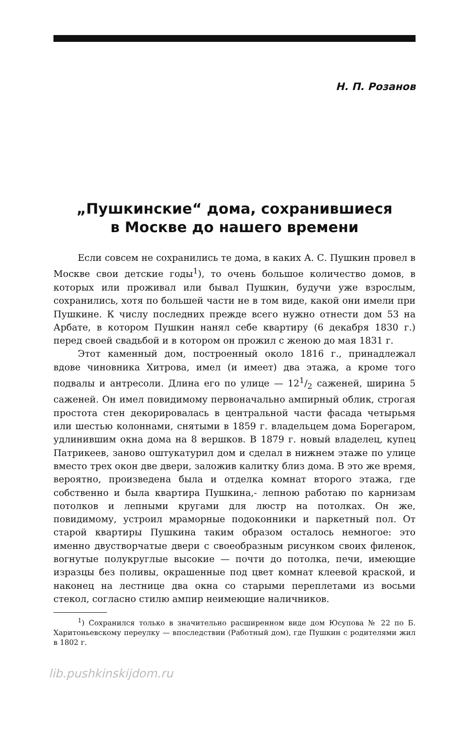Н. П. Розанов
„Пушкинские“ дома, сохранившиеся
в Москве до нашего времени
Если совсем не сохранились те дома, в каких А. С. Пушкин провел в Москве свои детские годы<sup>1</sup>), то очень большое количество домов, в которых или проживал или бывал Пушкин, будучи уже взрослым, сохранились, хотя по большей части не в том виде, какой они имели при Пушкине. К числу последних прежде всего нужно отнести дом 53 на Арбате, в котором Пушкин нанял себе квартиру (6 декабря 1830 г.) перед своей свадьбой и в котором он прожил с женою до мая 1831 г.
Этот каменный дом, построенный около 1816 г., принадлежал вдове чиновника Хитрова, имел (и имеет) два этажа, а кроме того подвалы и антресоли. Длина его по улице — 121/2 саженей, ширина 5 саженей. Он имел повидимому первоначально ампирный облик, строгая простота стен декорировалась в центральной части фасада четырьмя или шестью колоннами, снятыми в 1859 г. владельцем дома Борегаром, удлинившим окна дома на 8 вершков. В 1879 г. новый владелец, купец Патрикеев, заново оштукатурил дом и сделал в нижнем этаже по улице вместо трех окон две двери, заложив калитку близ дома. В это же время, вероятно, произведена была и отделка комнат второго этажа, где собственно и была квартира Пушкина,- лепною работаю по карнизам потолков и лепными кругами для люстр на потолках. Он же, повидимому, устроил мраморные подоконники и паркетный пол. От старой квартиры Пушкина таким образом осталось немногое: это именно двустворчатые двери с своеобразным рисунком своих филенок, вогнутые полукруглые высокие — почти до потолка, печи, имеющие изразцы без поливы, окрашенные под цвет комнат клеевой краской, и наконец на лестнице два окна со старыми переплетами из восьми стекол, согласно стилю ампир неимеющие наличников.
<sup>1</sup>) Сохранился только в значительно расширенном виде дом Юсупова № 22 по Б. Харитоньевскому переулку — впоследствии (Работный дом), где Пушкин с родителями жил в 1802 г.
lib.pushkinskijdom.ru